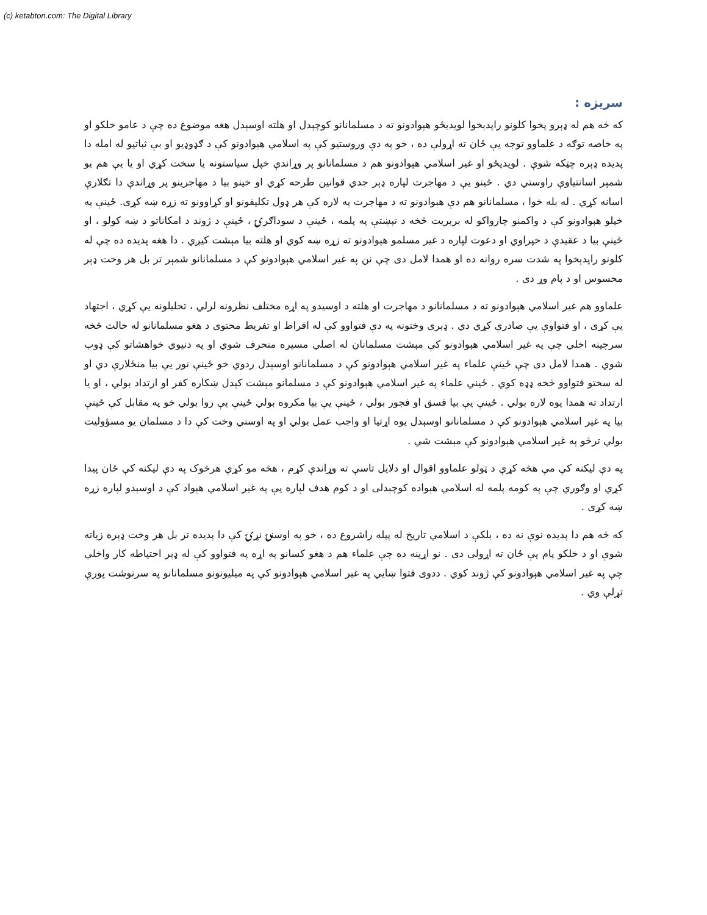(c) ketabton.com: The Digital Library
سریزه :
که څه هم له ډېرو پخوا کلونو راپدېخوا لویدیځو هېوادونو ته د مسلمانانو کوچېدل او هلته اوسېدل هغه موضوع ده چې د عامو خلکو او په خاصه توګه د علماوو توجه یې ځان ته اړولې ده ، خو په دې وروستیو کې په اسلامي هېوادونو کې د ګډوډیو او بې ثباتیو له امله دا پدیده ډېره چټکه شوې . لویدیځو او غیر اسلامي هېوادونو هم د مسلمانانو پر وړاندې خپل سیاستونه یا سخت کړي او یا یې هم یو شمېر اسانتیاوې راوستي دي . ځینو یې د مهاجرت لپاره ډېر جدي قوانین طرحه کړي او خینو بیا د مهاجرینو پر وړاندې دا تګلارې اسانه کړي . له بله خوا ، مسلمانانو هم دې هېوادونو ته د مهاجرت په لاره کې هر ډول تکلیفونو او کړاوونو ته زړه ښه کړی. ځینې په خپلو هېوادونو کې د واکمنو چارواکو له بربریت څخه د تېښتې په پلمه ، ځینې د سوداګرۍ ، ځینې د ژوند د امکاناتو د ښه کولو ، او ځینې بیا د عقیدې د خپراوي او دعوت لپاره د غیر مسلمو هېوادونو ته زړه ښه کوي او هلته بیا مېشت کیږي . دا هغه پدیده ده چې له کلونو راپدېخوا په شدت سره روانه ده او همدا لامل دی چې نن په غیر اسلامي هېوادونو کې د مسلمانانو شمېر تر بل هر وخت ډېر محسوس او د پام وړ دی .
علماوو هم غیر اسلامي هېوادونو ته د مسلمانانو د مهاجرت او هلته د اوسیدو په اړه مختلف نظرونه لرلي ، تحلیلونه یې کړي ، اجتهاد یې کړی ، او فتواوې یې صادرې کړي دي . ډېری وختونه په دې فتواوو کې له افراط او تفریط محتوی د هغو مسلمانانو له حالت څخه سرچینه اخلي چې په غیر اسلامي هېوادونو کې مېشت مسلمانان له اصلي مسیره منحرف شوي او په دنیوي خواهشاتو کې ډوب شوي . همدا لامل دی چې ځینې علماء په غیر اسلامي هېوادونو کې د مسلمانانو اوسېدل ردوي خو ځینې نور یې بیا منځلارې دي او له سختو فتواوو څخه ډډه کوي . ځیني علماء په غیر اسلامي هېوادونو کې د مسلمانو مېشت کېدل ښکاره کفر او ارتداد بولي ، او یا ارتداد ته همدا یوه لاره بولي . ځینې یې بیا فسق او فجور بولي ، ځینې یې بیا مکروه بولي ځینې یې روا بولي خو په مقابل کې ځینې بیا په غیر اسلامي هېوادونو کې د مسلمانانو اوسېدل یوه اړتیا او واجب عمل بولي او په اوسني وخت کې دا د مسلمان یو مسؤولیت بولي ترڅو په غیر اسلامي هېوادونو کې مېشت شي .
په دې لیکنه کې مې هڅه کړې د ټولو علماوو اقوال او دلایل تاسې ته وړاندې کړم ، هڅه مو کړې هرڅوک په دې لیکنه کې ځان پیدا کړي او وګوري چې په کومه پلمه له اسلامي هېواده کوچېدلی او د کوم هدف لپاره یې په غیر اسلامي هېواد کې د اوسېدو لپاره زړه ښه کړی .
که څه هم دا پدیده نوې نه ده ، بلکې د اسلامي تاریخ له پیله راشروع ده ، خو په اوسنۍ نړۍ کې دا پدیده تر بل هر وخت ډېره زیاته شوې او د خلکو پام یې ځان ته اړولی دی . نو اړینه ده چې علماء هم د هغو کسانو په اړه په فتواوو کې له ډېر احتیاطه کار واخلي چې په غیر اسلامي هېوادونو کې ژوند کوي . ددوی فتوا ښایي په غیر اسلامي هېوادونو کې په میلیونونو مسلمانانو په سرنوشت پورې تړلې وي .